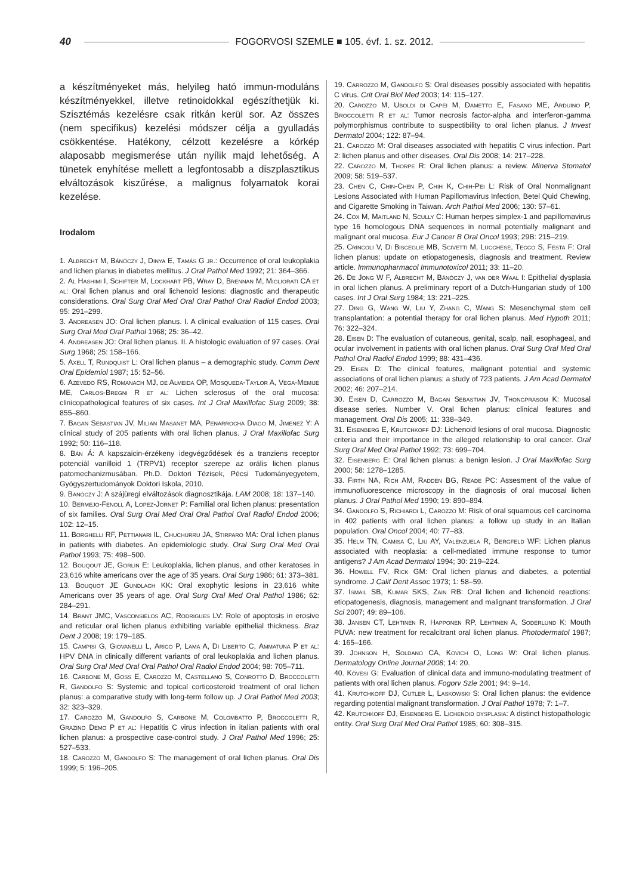40 FOGORVOSI SZEMLE ■ 105. évf. 1. sz. 2012.
a készítményeket más, helyileg ható immun-moduláns készítményekkel, illetve retinoidokkal egészíthetjük ki. Szisztémás kezelésre csak ritkán kerül sor. Az összes (nem specifikus) kezelési módszer célja a gyulladás csökkentése. Hatékony, célzott kezelésre a kórkép alaposabb megismerése után nyílik majd lehetőség. A tünetek enyhítése mellett a legfontosabb a diszplasztikus elváltozások kiszűrése, a malignus folyamatok korai kezelése.
Irodalom
1. Albrecht M, Bánóczy J, Dinya E, Tamás G jr.: Occurrence of oral leukoplakia and lichen planus in diabetes mellitus. J Oral Pathol Med 1992; 21: 364–366.
2. Al Hashimi I, Schifter M, Lockhart PB, Wray D, Brennan M, Migliorati CA et al: Oral lichen planus and oral lichenoid lesions: diagnostic and therapeutic considerations. Oral Surg Oral Med Oral Oral Pathol Oral Radiol Endod 2003; 95: 291–299.
3. Andreasen JO: Oral lichen planus. I. A clinical evaluation of 115 cases. Oral Surg Oral Med Oral Pathol 1968; 25: 36–42.
4. Andreasen JO: Oral lichen planus. II. A histologic evaluation of 97 cases. Oral Surg 1968; 25: 158–166.
5. Axell T, Rundquist L: Oral lichen planus – a demographic study. Comm Dent Oral Epidemiol 1987; 15: 52–56.
6. Azevedo RS, Romanach MJ, de Almeida OP, Mosqueda-Taylor A, Vega-Memije ME, Carlos-Bregni R et al: Lichen sclerosus of the oral mucosa: clinicopathological features of six cases. Int J Oral Maxillofac Surg 2009; 38: 855–860.
7. Bagan Sebastian JV, Milian Masanet MA, Penarrocha Diago M, Jimenez Y: A clinical study of 205 patients with oral lichen planus. J Oral Maxillofac Surg 1992; 50: 116–118.
8. Bán Á: A kapszaicin-érzékeny idegvégződések és a tranziens receptor potenciál vanilloid 1 (TRPV1) receptor szerepe az orális lichen planus patomechanizmusában. Ph.D. Doktori Tézisek, Pécsi Tudományegyetem, Gyógyszertudományok Doktori Iskola, 2010.
9. Bánóczy J: A szájüregi elváltozások diagnosztikája. LAM 2008; 18: 137–140.
10. Bermejo-Fenoll A, Lopez-Jornet P: Familial oral lichen planus: presentation of six families. Oral Surg Oral Med Oral Oral Pathol Oral Radiol Endod 2006; 102: 12–15.
11. Borghelli RF, Pettianari IL, Chuchurru JA, Stirparo MA: Oral lichen planus in patients with diabetes. An epidemiologic study. Oral Surg Oral Med Oral Pathol 1993; 75: 498–500.
12. Bouqout JE, Gorlin E: Leukoplakia, lichen planus, and other keratoses in 23,616 white americans over the age of 35 years. Oral Surg 1986; 61: 373–381.
13. Bouquot JE Gundlach KK: Oral exophytic lesions in 23,616 white Americans over 35 years of age. Oral Surg Oral Med Oral Pathol 1986; 62: 284–291.
14. Brant JMC, Vasconsielos AC, Rodrigues LV: Role of apoptosis in erosive and reticular oral lichen planus exhibiting variable epithelial thickness. Braz Dent J 2008; 19: 179–185.
15. Campisi G, Giovanelli L, Arico P, Lama A, Di Liberto C, Ammatuna P et al: HPV DNA in clinically different variants of oral leukoplakia and lichen planus. Oral Surg Oral Med Oral Oral Pathol Oral Radiol Endod 2004; 98: 705–711.
16. Carbone M, Goss E, Carozzo M, Castellano S, Conrotto D, Broccoletti R, Gandolfo S: Systemic and topical corticosteroid treatment of oral lichen planus: a comparative study with long-term follow up. J Oral Pathol Med 2003; 32: 323–329.
17. Carozzo M, Gandolfo S, Carbone M, Colombatto P, Broccoletti R, Grazino Demo P et al: Hepatitis C virus infection in italian patients with oral lichen planus: a prospective case-control study. J Oral Pathol Med 1996; 25: 527–533.
18. Carozzo M, Gandolfo S: The management of oral lichen planus. Oral Dis 1999; 5: 196–205.
19. Carrozzo M, Gandolfo S: Oral diseases possibly associated with hepatitis C virus. Crit Oral Biol Med 2003; 14: 115–127.
20. Carozzo M, Uboldi di Capei M, Dametto E, Fasano ME, Arduino P, Broccoletti R et al: Tumor necrosis factor-alpha and interferon-gamma polymorphismus contribute to suspectibility to oral lichen planus. J Invest Dermatol 2004; 122: 87–94.
21. Carozzo M: Oral diseases associated with hepatitis C virus infection. Part 2: lichen planus and other diseases. Oral Dis 2008; 14: 217–228.
22. Carozzo M, Thorpe R: Oral lichen planus: a review. Minerva Stomatol 2009; 58: 519–537.
23. Chen C, Chin-Chen P, Chih K, Chih-Pei L: Risk of Oral Nonmalignant Lesions Associated with Human Papillomavirus Infection, Betel Quid Chewing, and Cigarette Smoking in Taiwan. Arch Pathol Med 2006; 130: 57–61.
24. Cox M, Maitland N, Scully C: Human herpes simplex-1 and papillomavirus type 16 homologous DNA sequences in normal potentially malignant and malignant oral mucosa. Eur J Cancer B Oral Oncol 1993; 29B: 215–219.
25. Crincoli V, Di Bisceglie MB, Scivetti M, Lucchese, Tecco S, Festa F: Oral lichen planus: update on etiopatogenesis, diagnosis and treatment. Review article. Immunopharmacol Immunotoxicol 2011; 33: 11–20.
26. De Jong W F, Albrecht M, Bánóczy J, van der Waal I: Epithelial dysplasia in oral lichen planus. A preliminary report of a Dutch-Hungarian study of 100 cases. Int J Oral Surg 1984; 13: 221–225.
27. Ding G, Wang W, Liu Y, Zhang C, Wang S: Mesenchymal stem cell transplantation: a potential therapy for oral lichen planus. Med Hypoth 2011; 76: 322–324.
28. Eisen D: The evaluation of cutaneous, genital, scalp, nail, esophageal, and ocular involvement in patients with oral lichen planus. Oral Surg Oral Med Oral Pathol Oral Radiol Endod 1999; 88: 431–436.
29. Eisen D: The clinical features, malignant potential and systemic associations of oral lichen planus: a study of 723 patients. J Am Acad Dermatol 2002; 46: 207–214.
30. Eisen D, Carrozzo M, Bagan Sebastian JV, Thongprasom K: Mucosal disease series. Number V. Oral lichen planus: clinical features and management. Oral Dis 2005; 11: 338–349.
31. Eisenberg E, Krutchkoff DJ: Lichenoid lesions of oral mucosa. Diagnostic criteria and their importance in the alleged relationship to oral cancer. Oral Surg Oral Med Oral Pathol 1992; 73: 699–704.
32. Eisenberg E: Oral lichen planus: a benign lesion. J Oral Maxillofac Surg 2000; 58: 1278–1285.
33. Firth NA, Rich AM, Radden BG, Reade PC: Assesment of the value of immunofluorescence microscopy in the diagnosis of oral mucosal lichen planus. J Oral Pathol Med 1990; 19: 890–894.
34. Gandolfo S, Richiardi L, Carozzo M: Risk of oral squamous cell carcinoma in 402 patients with oral lichen planus: a follow up study in an Italian population. Oral Oncol 2004; 40: 77–83.
35. Helm TN, Camisa C, Liu AY, Valenzuela R, Bergfeld WF: Lichen planus associated with neoplasia: a cell-mediated immune response to tumor antigens? J Am Acad Dermatol 1994; 30: 219–224.
36. Howell FV, Rick GM: Oral lichen planus and diabetes, a potential syndrome. J Calif Dent Assoc 1973; 1: 58–59.
37. Ismail SB, Kumar SKS, Zain RB: Oral lichen and lichenoid reactions: etiopatogenesis, diagnosis, management and malignant transformation. J Oral Sci 2007; 49: 89–106.
38. Jansen CT, Lehtinen R, Happonen RP, Lehtinen A, Soderlund K: Mouth PUVA: new treatment for recalcitrant oral lichen planus. Photodermatol 1987; 4: 165–166.
39. Johnson H, Soldano CA, Kovich O, Long W: Oral lichen planus. Dermatology Online Journal 2008; 14: 20.
40. Kövesi G: Evaluation of clinical data and immuno-modulating treatment of patients with oral lichen planus. Fogorv Szle 2001; 94: 9–14.
41. Krutchkoff DJ, Cutler L, Laskowski S: Oral lichen planus: the evidence regarding potential malignant transformation. J Oral Pathol 1978; 7: 1–7.
42. Krutchkoff DJ, Eisenberg E. Lichenoid dysplasia: A distinct histopathologic entity. Oral Surg Oral Med Oral Pathol 1985; 60: 308–315.